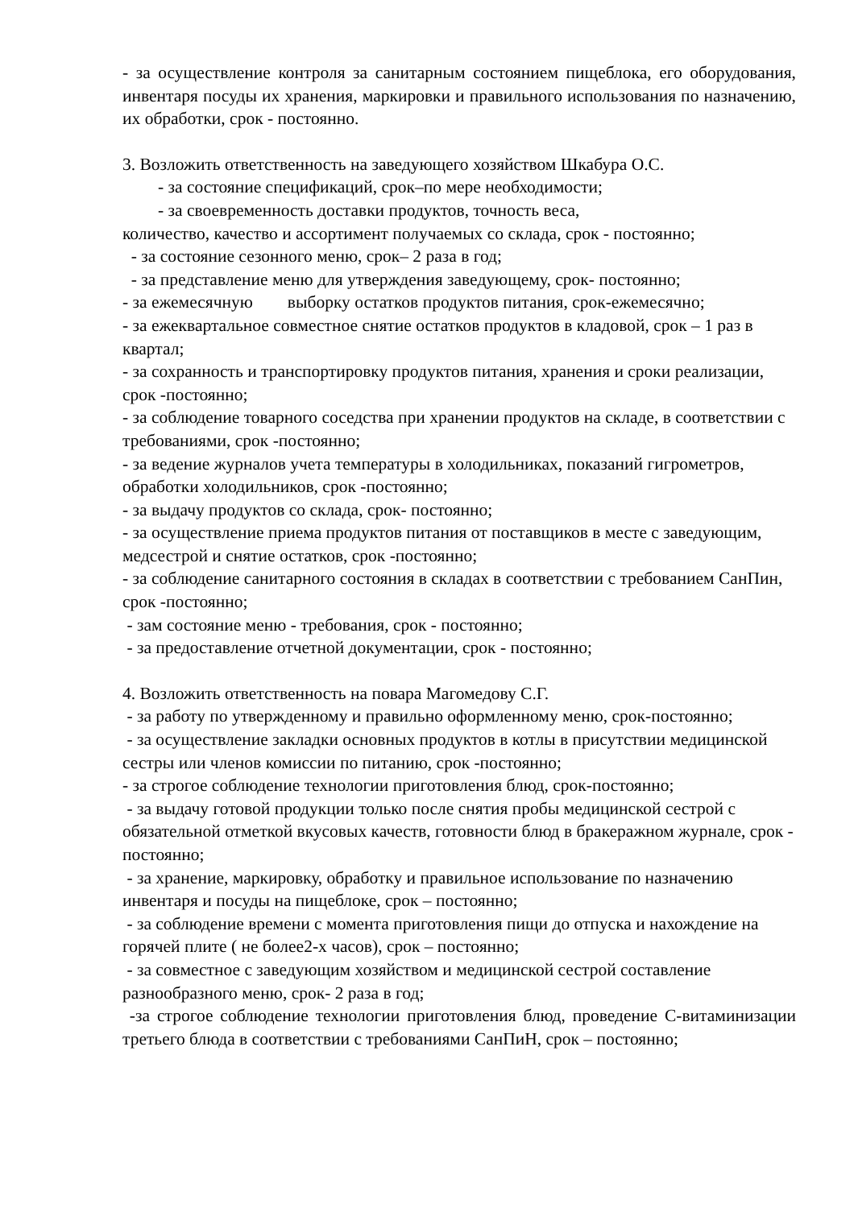- за осуществление контроля за санитарным состоянием пищеблока, его оборудования, инвентаря посуды их хранения, маркировки и правильного использования по назначению, их обработки, срок - постоянно.
3. Возложить ответственность на заведующего хозяйством Шкабура О.С.
- за состояние спецификаций, срок–по мере необходимости;
- за своевременность доставки продуктов, точность веса,
количество, качество и ассортимент получаемых со склада, срок - постоянно;
- за состояние сезонного меню, срок– 2 раза в год;
- за представление меню для утверждения заведующему, срок- постоянно;
- за ежемесячную выборку остатков продуктов питания, срок-ежемесячно;
- за ежеквартальное совместное снятие остатков продуктов в кладовой, срок – 1 раз в квартал;
- за сохранность и транспортировку продуктов питания, хранения и сроки реализации, срок -постоянно;
- за соблюдение товарного соседства при хранении продуктов на складе, в соответствии с требованиями, срок -постоянно;
- за ведение журналов учета температуры в холодильниках, показаний гигрометров, обработки холодильников, срок -постоянно;
- за выдачу продуктов со склада, срок- постоянно;
- за осуществление приема продуктов питания от поставщиков в месте с заведующим, медсестрой и снятие остатков, срок -постоянно;
- за соблюдение санитарного состояния в складах в соответствии с требованием СанПин, срок -постоянно;
- зам состояние меню - требования, срок - постоянно;
- за предоставление отчетной документации, срок - постоянно;
4. Возложить ответственность на повара Магомедову С.Г.
- за работу по утвержденному и правильно оформленному меню, срок-постоянно;
- за осуществление закладки основных продуктов в котлы в присутствии медицинской сестры или членов комиссии по питанию, срок -постоянно;
- за строгое соблюдение технологии приготовления блюд, срок-постоянно;
- за выдачу готовой продукции только после снятия пробы медицинской сестрой с обязательной отметкой вкусовых качеств, готовности блюд в бракеражном журнале, срок - постоянно;
- за хранение, маркировку, обработку и правильное использование по назначению инвентаря и посуды на пищеблоке, срок – постоянно;
- за соблюдение времени с момента приготовления пищи до отпуска и нахождение на горячей плите ( не более2-х часов), срок – постоянно;
- за совместное с заведующим хозяйством и медицинской сестрой составление разнообразного меню, срок- 2 раза в год;
-за строгое соблюдение технологии приготовления блюд, проведение С-витаминизации третьего блюда в соответствии с требованиями СанПиН, срок – постоянно;